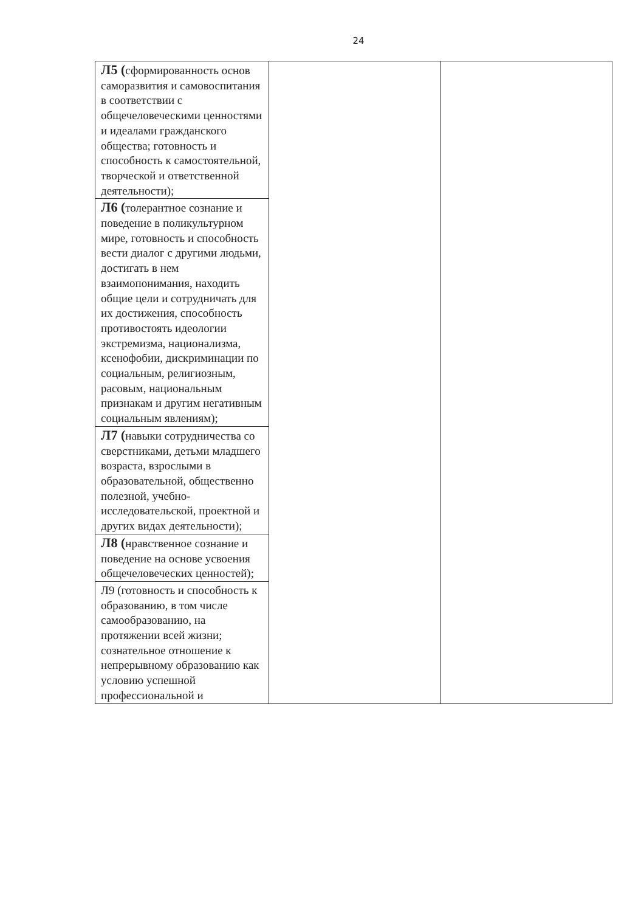24
| Л5 ( сформированность основ саморазвития и самовоспитания в соответствии с общечеловеческими ценностями и идеалами гражданского общества; готовность и способность к самостоятельной, творческой и ответственной деятельности); | | |
| Л6 ( толерантное сознание и поведение в поликультурном мире, готовность и способность вести диалог с другими людьми, достигать в нем взаимопонимания, находить общие цели и сотрудничать для их достижения, способность противостоять идеологии экстремизма, национализма, ксенофобии, дискриминации по социальным, религиозным, расовым, национальным признакам и другим негативным социальным явлениям); | | |
| Л7 ( навыки сотрудничества со сверстниками, детьми младшего возраста, взрослыми в образовательной, общественно полезной, учебно-исследовательской, проектной и других видах деятельности); | | |
| Л8 ( нравственное сознание и поведение на основе усвоения общечеловеческих ценностей); | | |
| Л9 (готовность и способность к образованию, в том числе самообразованию, на протяжении всей жизни; сознательное отношение к непрерывному образованию как условию успешной профессиональной и | | |